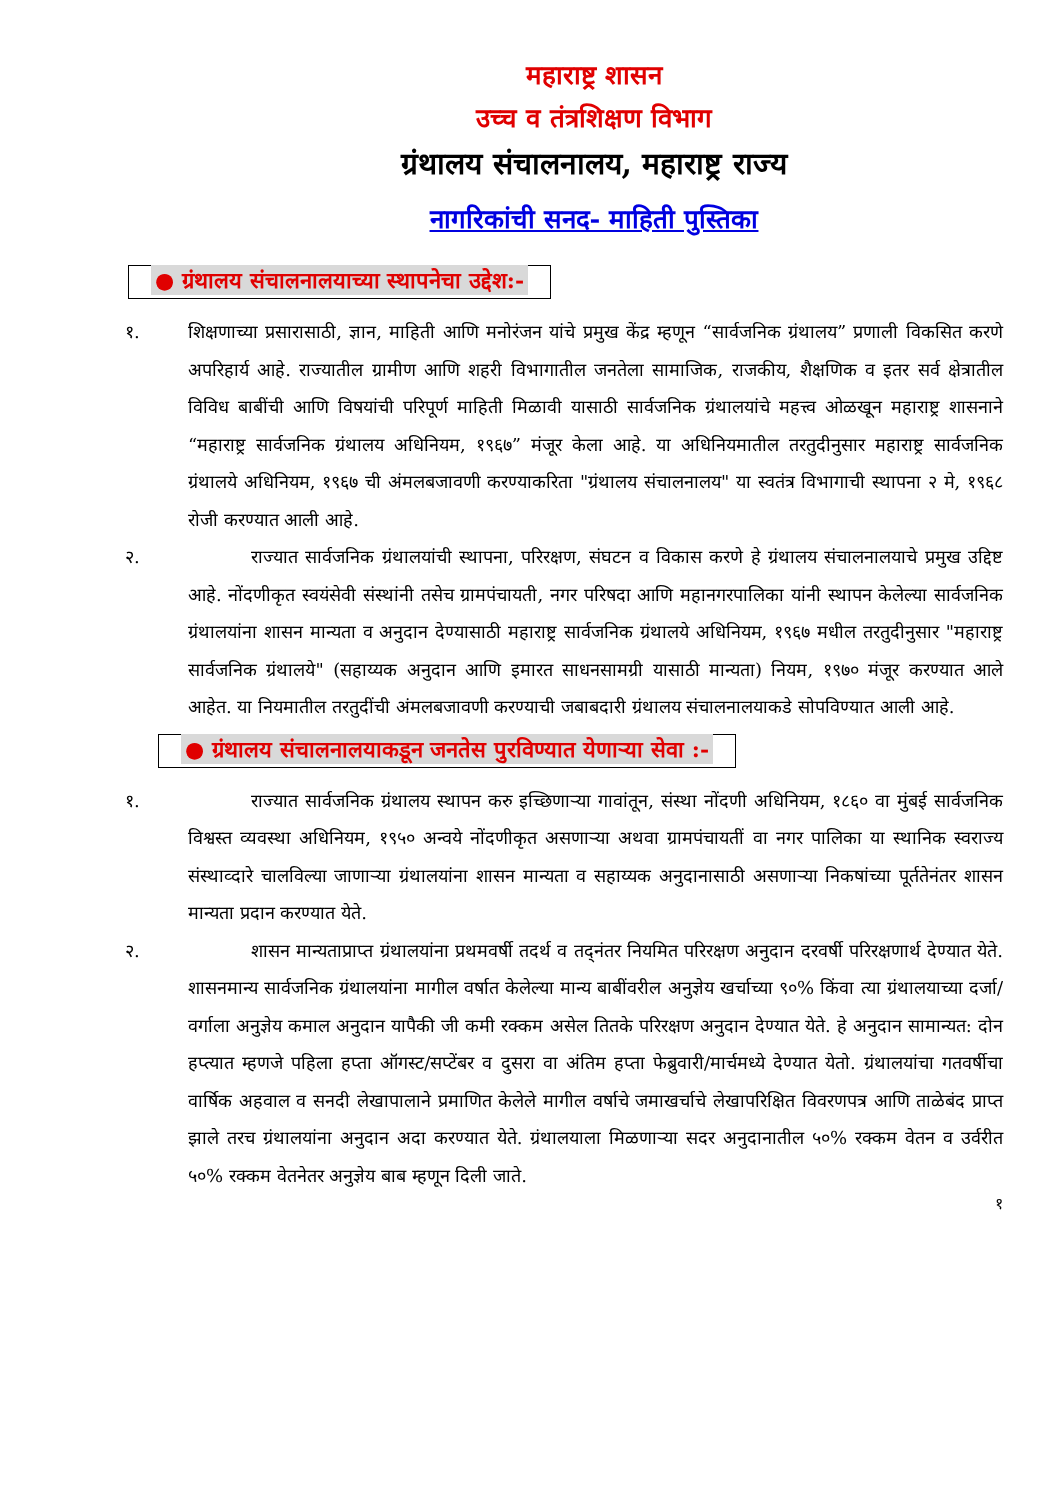महाराष्ट्र शासन
उच्च व तंत्रशिक्षण विभाग
ग्रंथालय संचालनालय, महाराष्ट्र राज्य
नागरिकांची सनद- माहिती पुस्तिका
● ग्रंथालय संचालनालयाच्या स्थापनेचा उद्देश:-
१. शिक्षणाच्या प्रसारासाठी, ज्ञान, माहिती आणि मनोरंजन यांचे प्रमुख केंद्र म्हणून “सार्वजनिक ग्रंथालय” प्रणाली विकसित करणे अपरिहार्य आहे. राज्यातील ग्रामीण आणि शहरी विभागातील जनतेला सामाजिक, राजकीय, शैक्षणिक व इतर सर्व क्षेत्रातील विविध बाबींची आणि विषयांची परिपूर्ण माहिती मिळावी यासाठी सार्वजनिक ग्रंथालयांचे महत्त्व ओळखून महाराष्ट्र शासनाने “महाराष्ट्र सार्वजनिक ग्रंथालय अधिनियम, १९६७” मंजूर केला आहे. या अधिनियमातील तरतुदीनुसार महाराष्ट्र सार्वजनिक ग्रंथालये अधिनियम, १९६७ ची अंमलबजावणी करण्याकरिता "ग्रंथालय संचालनालय" या स्वतंत्र विभागाची स्थापना २ मे, १९६८ रोजी करण्यात आली आहे.
२. राज्यात सार्वजनिक ग्रंथालयांची स्थापना, परिरक्षण, संघटन व विकास करणे हे ग्रंथालय संचालनालयाचे प्रमुख उद्दिष्ट आहे. नोंदणीकृत स्वयंसेवी संस्थांनी तसेच ग्रामपंचायती, नगर परिषदा आणि महानगरपालिका यांनी स्थापन केलेल्या सार्वजनिक ग्रंथालयांना शासन मान्यता व अनुदान देण्यासाठी महाराष्ट्र सार्वजनिक ग्रंथालये अधिनियम, १९६७ मधील तरतुदीनुसार "महाराष्ट्र सार्वजनिक ग्रंथालये" (सहाय्यक अनुदान आणि इमारत साधनसामग्री यासाठी मान्यता) नियम, १९७० मंजूर करण्यात आले आहेत. या नियमातील तरतुदींची अंमलबजावणी करण्याची जबाबदारी ग्रंथालय संचालनालयाकडे सोपविण्यात आली आहे.
● ग्रंथालय संचालनालयाकडून जनतेस पुरविण्यात येणाऱ्या सेवा :-
१. राज्यात सार्वजनिक ग्रंथालय स्थापन करु इच्छिणाऱ्या गावांतून, संस्था नोंदणी अधिनियम, १८६० वा मुंबई सार्वजनिक विश्वस्त व्यवस्था अधिनियम, १९५० अन्वये नोंदणीकृत असणाऱ्या अथवा ग्रामपंचायतीं वा नगर पालिका या स्थानिक स्वराज्य संस्थाव्दारे चालविल्या जाणाऱ्या ग्रंथालयांना शासन मान्यता व सहाय्यक अनुदानासाठी असणाऱ्या निकषांच्या पूर्ततेनंतर शासन मान्यता प्रदान करण्यात येते.
२. शासन मान्यताप्राप्त ग्रंथालयांना प्रथमवर्षी तदर्थ व तद्नंतर नियमित परिरक्षण अनुदान दरवर्षी परिरक्षणार्थ देण्यात येते. शासनमान्य सार्वजनिक ग्रंथालयांना मागील वर्षात केलेल्या मान्य बाबींवरील अनुज्ञेय खर्चाच्या ९०% किंवा त्या ग्रंथालयाच्या दर्जा/वर्गाला अनुज्ञेय कमाल अनुदान यापैकी जी कमी रक्कम असेल तितके परिरक्षण अनुदान देण्यात येते. हे अनुदान सामान्यत: दोन हप्त्यात म्हणजे पहिला हप्ता ऑगस्ट/सप्टेंबर व दुसरा वा अंतिम हप्ता फेब्रुवारी/मार्चमध्ये देण्यात येतो. ग्रंथालयांचा गतवर्षीचा वार्षिक अहवाल व सनदी लेखापालाने प्रमाणित केलेले मागील वर्षाचे जमाखर्चाचे लेखापरिक्षित विवरणपत्र आणि ताळेबंद प्राप्त झाले तरच ग्रंथालयांना अनुदान अदा करण्यात येते. ग्रंथालयाला मिळणाऱ्या सदर अनुदानातील ५०% रक्कम वेतन व उर्वरीत ५०% रक्कम वेतनेतर अनुज्ञेय बाब म्हणून दिली जाते.
१